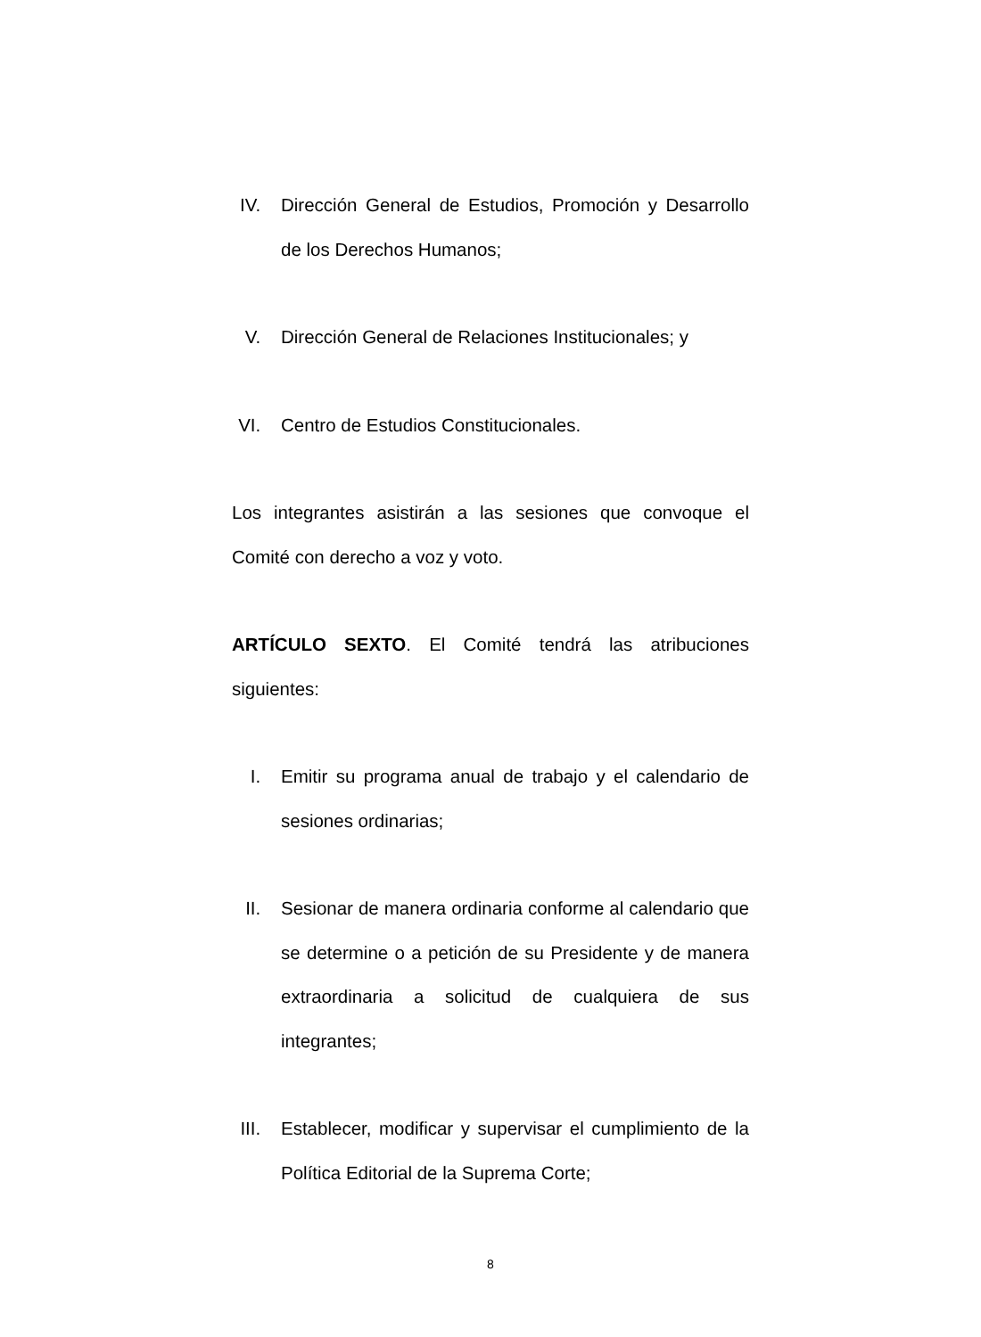IV. Dirección General de Estudios, Promoción y Desarrollo de los Derechos Humanos;
V. Dirección General de Relaciones Institucionales; y
VI. Centro de Estudios Constitucionales.
Los integrantes asistirán a las sesiones que convoque el Comité con derecho a voz y voto.
ARTÍCULO SEXTO. El Comité tendrá las atribuciones siguientes:
I. Emitir su programa anual de trabajo y el calendario de sesiones ordinarias;
II. Sesionar de manera ordinaria conforme al calendario que se determine o a petición de su Presidente y de manera extraordinaria a solicitud de cualquiera de sus integrantes;
III. Establecer, modificar y supervisar el cumplimiento de la Política Editorial de la Suprema Corte;
8